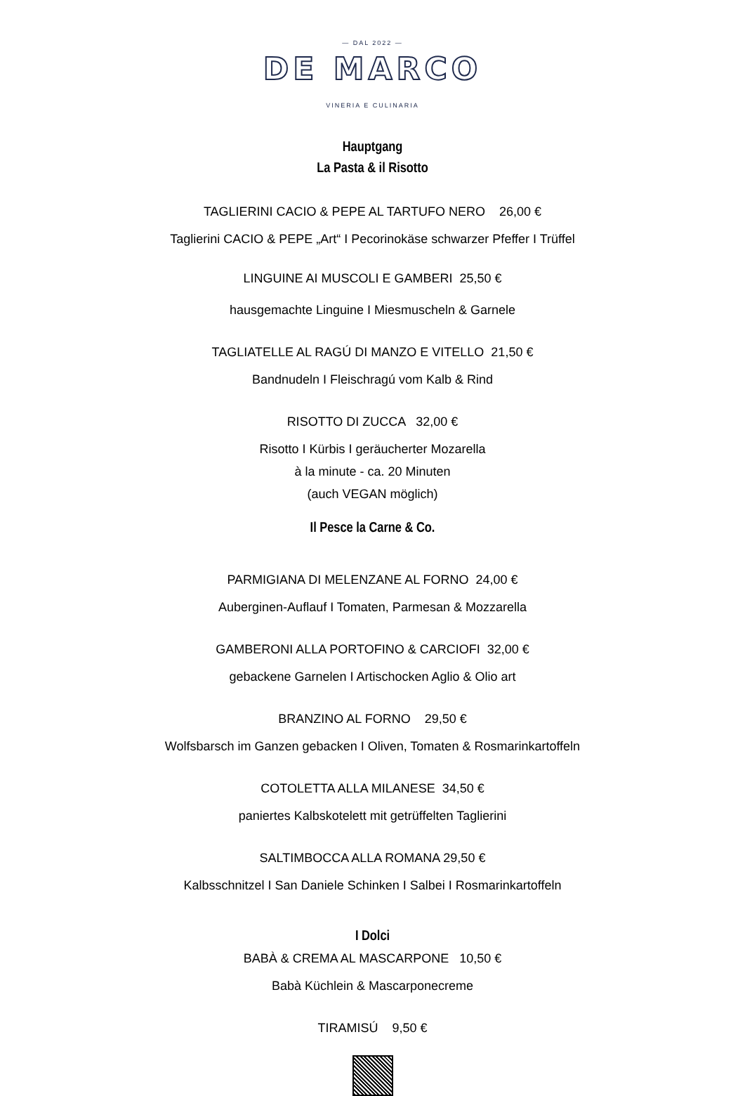— DAL 2022 —
DE MARCO
VINERIA E CULINARIA
Hauptgang
La Pasta & il Risotto
TAGLIERINI CACIO & PEPE AL TARTUFO NERO 26,00 €
Taglierini CACIO & PEPE „Art“ I Pecorinokäse schwarzer Pfeffer I Trüffel
LINGUINE AI MUSCOLI E GAMBERI 25,50 €
hausgemachte Linguine I Miesmuscheln & Garnele
TAGLIATELLE AL RAGÚ DI MANZO E VITELLO 21,50 €
Bandnudeln I Fleischragú vom Kalb & Rind
RISOTTO DI ZUCCA 32,00 €
Risotto I Kürbis I geräucherter Mozarella
à la minute - ca. 20 Minuten
(auch VEGAN möglich)
Il Pesce la Carne & Co.
PARMIGIANA DI MELENZANE AL FORNO 24,00 €
Auberginen-Auflauf I Tomaten, Parmesan & Mozzarella
GAMBERONI ALLA PORTOFINO & CARCIOFI 32,00 €
gebackene Garnelen I Artischocken Aglio & Olio art
BRANZINO AL FORNO 29,50 €
Wolfsbarsch im Ganzen gebacken I Oliven, Tomaten & Rosmarinkartoffeln
COTOLETTA ALLA MILANESE 34,50 €
paniertes Kalbskotelett mit getrüffelten Taglierini
SALTIMBOCCA ALLA ROMANA 29,50 €
Kalbsschnitzel I San Daniele Schinken I Salbei I Rosmarinkartoffeln
I Dolci
BABÀ & CREMA AL MASCARPONE 10,50 €
Babà Küchlein & Mascarponecreme
TIRAMISÚ 9,50 €